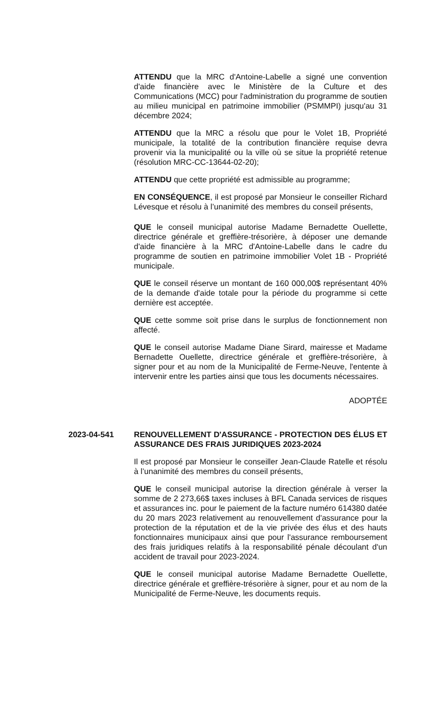ATTENDU que la MRC d'Antoine-Labelle a signé une convention d'aide financière avec le Ministère de la Culture et des Communications (MCC) pour l'administration du programme de soutien au milieu municipal en patrimoine immobilier (PSMMPI) jusqu'au 31 décembre 2024;
ATTENDU que la MRC a résolu que pour le Volet 1B, Propriété municipale, la totalité de la contribution financière requise devra provenir via la municipalité ou la ville où se situe la propriété retenue (résolution MRC-CC-13644-02-20);
ATTENDU que cette propriété est admissible au programme;
EN CONSÉQUENCE, il est proposé par Monsieur le conseiller Richard Lévesque et résolu à l’unanimité des membres du conseil présents,
QUE le conseil municipal autorise Madame Bernadette Ouellette, directrice générale et greffière-trésorière, à déposer une demande d'aide financière à la MRC d'Antoine-Labelle dans le cadre du programme de soutien en patrimoine immobilier Volet 1B - Propriété municipale.
QUE le conseil réserve un montant de 160 000,00$ représentant 40% de la demande d'aide totale pour la période du programme si cette dernière est acceptée.
QUE cette somme soit prise dans le surplus de fonctionnement non affecté.
QUE le conseil autorise Madame Diane Sirard, mairesse et Madame Bernadette Ouellette, directrice générale et greffière-trésorière, à signer pour et au nom de la Municipalité de Ferme-Neuve, l'entente à intervenir entre les parties ainsi que tous les documents nécessaires.
ADOPTÉE
2023-04-541 RENOUVELLEMENT D'ASSURANCE - PROTECTION DES ÉLUS ET ASSURANCE DES FRAIS JURIDIQUES 2023-2024
Il est proposé par Monsieur le conseiller Jean-Claude Ratelle et résolu à l’unanimité des membres du conseil présents,
QUE le conseil municipal autorise la direction générale à verser la somme de 2 273,66$ taxes incluses à BFL Canada services de risques et assurances inc. pour le paiement de la facture numéro 614380 datée du 20 mars 2023 relativement au renouvellement d'assurance pour la protection de la réputation et de la vie privée des élus et des hauts fonctionnaires municipaux ainsi que pour l'assurance remboursement des frais juridiques relatifs à la responsabilité pénale découlant d'un accident de travail pour 2023-2024.
QUE le conseil municipal autorise Madame Bernadette Ouellette, directrice générale et greffière-trésorière à signer, pour et au nom de la Municipalité de Ferme-Neuve, les documents requis.